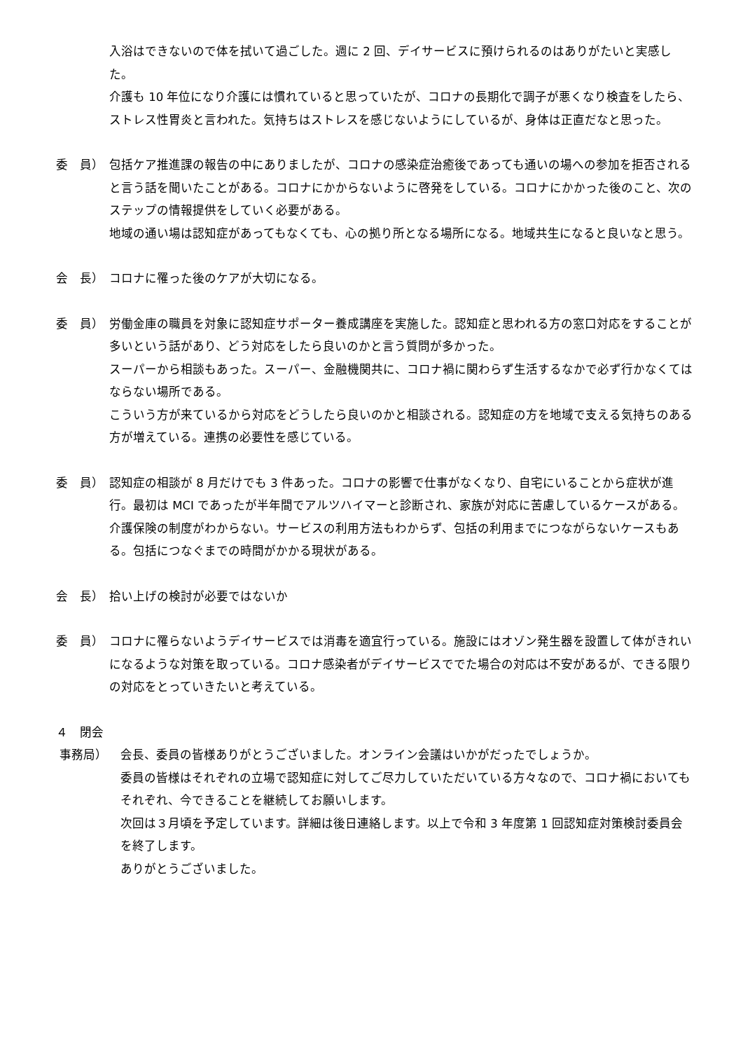入浴はできないので体を拭いて過ごした。週に 2 回、デイサービスに預けられるのはありがたいと実感した。
介護も 10 年位になり介護には慣れていると思っていたが、コロナの長期化で調子が悪くなり検査をしたら、ストレス性胃炎と言われた。気持ちはストレスを感じないようにしているが、身体は正直だなと思った。
委　員） 包括ケア推進課の報告の中にありましたが、コロナの感染症治癒後であっても通いの場への参加を拒否されると言う話を聞いたことがある。コロナにかからないように啓発をしている。コロナにかかった後のこと、次のステップの情報提供をしていく必要がある。
地域の通い場は認知症があってもなくても、心の拠り所となる場所になる。地域共生になると良いなと思う。
会　長） コロナに罹った後のケアが大切になる。
委　員） 労働金庫の職員を対象に認知症サポーター養成講座を実施した。認知症と思われる方の窓口対応をすることが多いという話があり、どう対応をしたら良いのかと言う質問が多かった。
スーパーから相談もあった。スーパー、金融機関共に、コロナ禍に関わらず生活するなかで必ず行かなくてはならない場所である。
こういう方が来ているから対応をどうしたら良いのかと相談される。認知症の方を地域で支える気持ちのある方が増えている。連携の必要性を感じている。
委　員） 認知症の相談が 8 月だけでも 3 件あった。コロナの影響で仕事がなくなり、自宅にいることから症状が進行。最初は MCI であったが半年間でアルツハイマーと診断され、家族が対応に苦慮しているケースがある。介護保険の制度がわからない。サービスの利用方法もわからず、包括の利用までにつながらないケースもある。包括につなぐまでの時間がかかる現状がある。
会　長） 拾い上げの検討が必要ではないか
委　員） コロナに罹らないようデイサービスでは消毒を適宜行っている。施設にはオゾン発生器を設置して体がきれいになるような対策を取っている。コロナ感染者がデイサービスででた場合の対応は不安があるが、できる限りの対応をとっていきたいと考えている。
４　閉会
事務局） 会長、委員の皆様ありがとうございました。オンライン会議はいかがだったでしょうか。
委員の皆様はそれぞれの立場で認知症に対してご尽力していただいている方々なので、コロナ禍においてもそれぞれ、今できることを継続してお願いします。
次回は３月頃を予定しています。詳細は後日連絡します。以上で令和 3 年度第 1 回認知症対策検討委員会を終了します。
ありがとうございました。